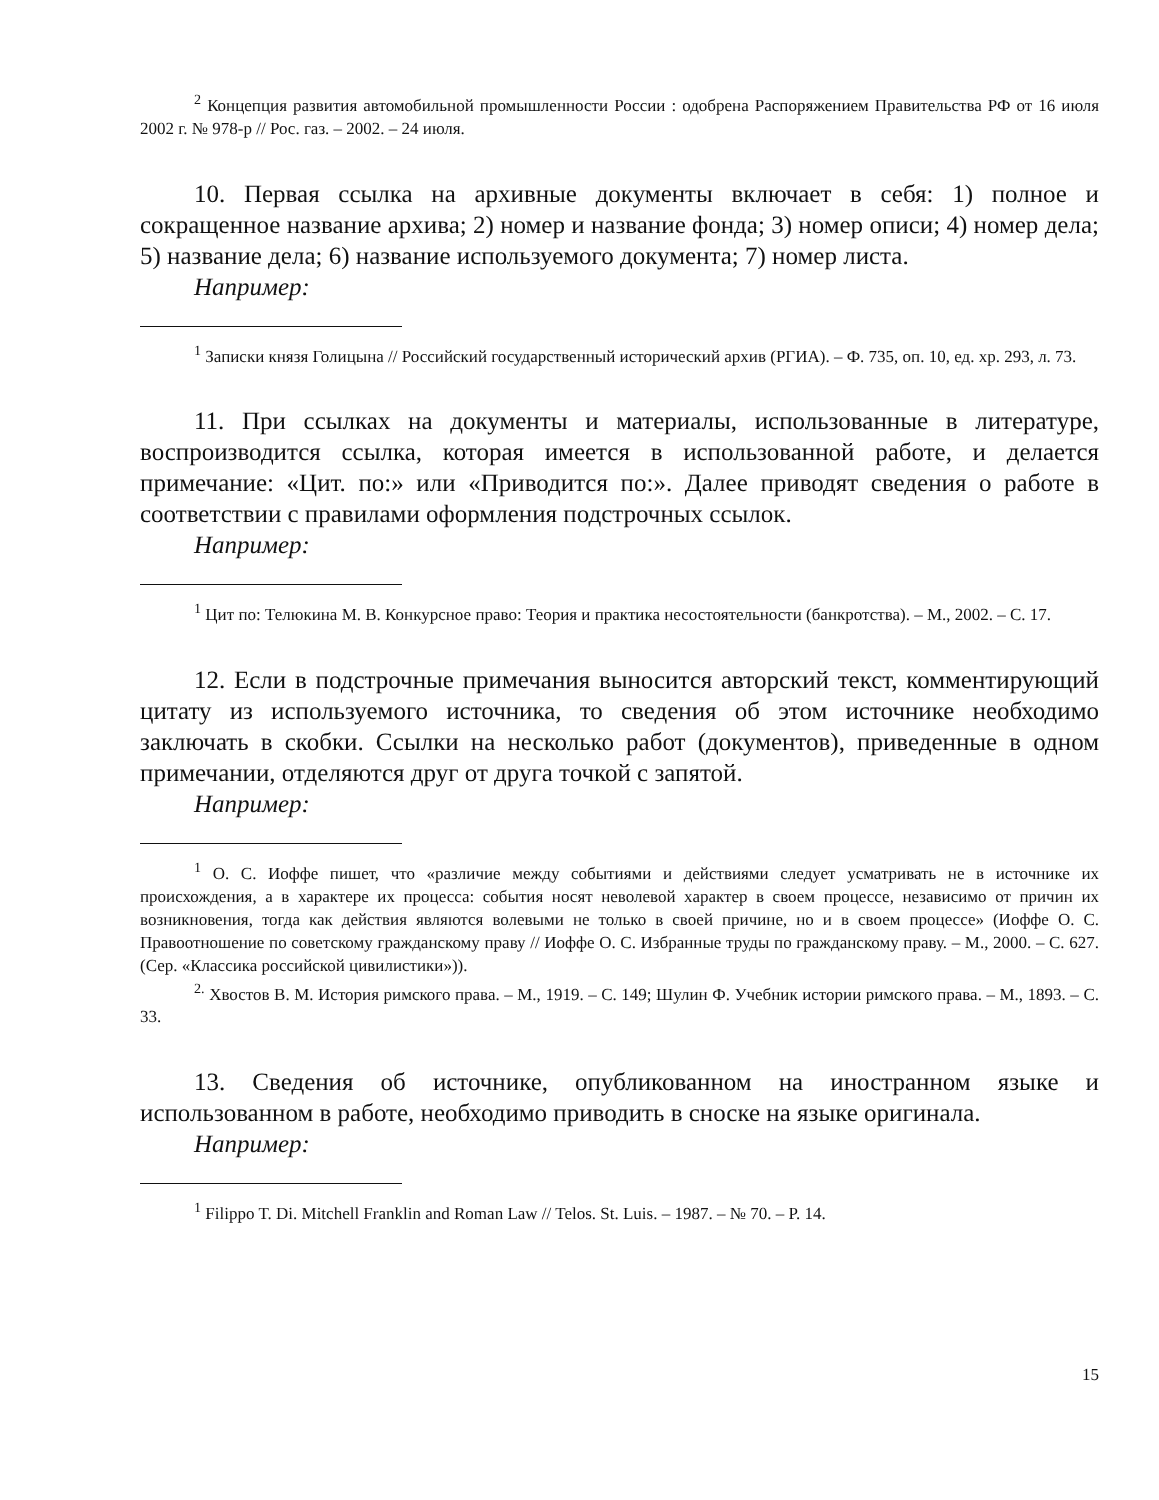<sup>2</sup> Концепция развития автомобильной промышленности России : одобрена Распоряжением Правительства РФ от 16 июля 2002 г. № 978-р // Рос. газ. – 2002. – 24 июля.
10. Первая ссылка на архивные документы включает в себя: 1) полное и сокращенное название архива; 2) номер и название фонда; 3) номер описи; 4) номер дела; 5) название дела; 6) название используемого документа; 7) номер листа.
Например:
<sup>1</sup> Записки князя Голицына // Российский государственный исторический архив (РГИА). – Ф. 735, оп. 10, ед. хр. 293, л. 73.
11. При ссылках на документы и материалы, использованные в литературе, воспроизводится ссылка, которая имеется в использованной работе, и делается примечание: «Цит. по:» или «Приводится по:». Далее приводят сведения о работе в соответствии с правилами оформления подстрочных ссылок.
Например:
<sup>1</sup> Цит по: Телюкина М. В. Конкурсное право: Теория и практика несостоятельности (банкротства). – М., 2002. – С. 17.
12. Если в подстрочные примечания выносится авторский текст, комментирующий цитату из используемого источника, то сведения об этом источнике необходимо заключать в скобки. Ссылки на несколько работ (документов), приведенные в одном примечании, отделяются друг от друга точкой с запятой.
Например:
<sup>1</sup> О. С. Иоффе пишет, что «различие между событиями и действиями следует усматривать не в источнике их происхождения, а в характере их процесса: события носят неволевой характер в своем процессе, независимо от причин их возникновения, тогда как действия являются волевыми не только в своей причине, но и в своем процессе» (Иоффе О. С. Правоотношение по советскому гражданскому праву // Иоффе О. С. Избранные труды по гражданскому праву. – М., 2000. – С. 627. (Сер. «Классика российской цивилистики»)).
<sup>2.</sup> Хвостов В. М. История римского права. – М., 1919. – С. 149; Шулин Ф. Учебник истории римского права. – М., 1893. – С. 33.
13. Сведения об источнике, опубликованном на иностранном языке и использованном в работе, необходимо приводить в сноске на языке оригинала.
Например:
<sup>1</sup> Filippo T. Di. Mitchell Franklin and Roman Law // Telos. St. Luis. – 1987. – № 70. – P. 14.
15